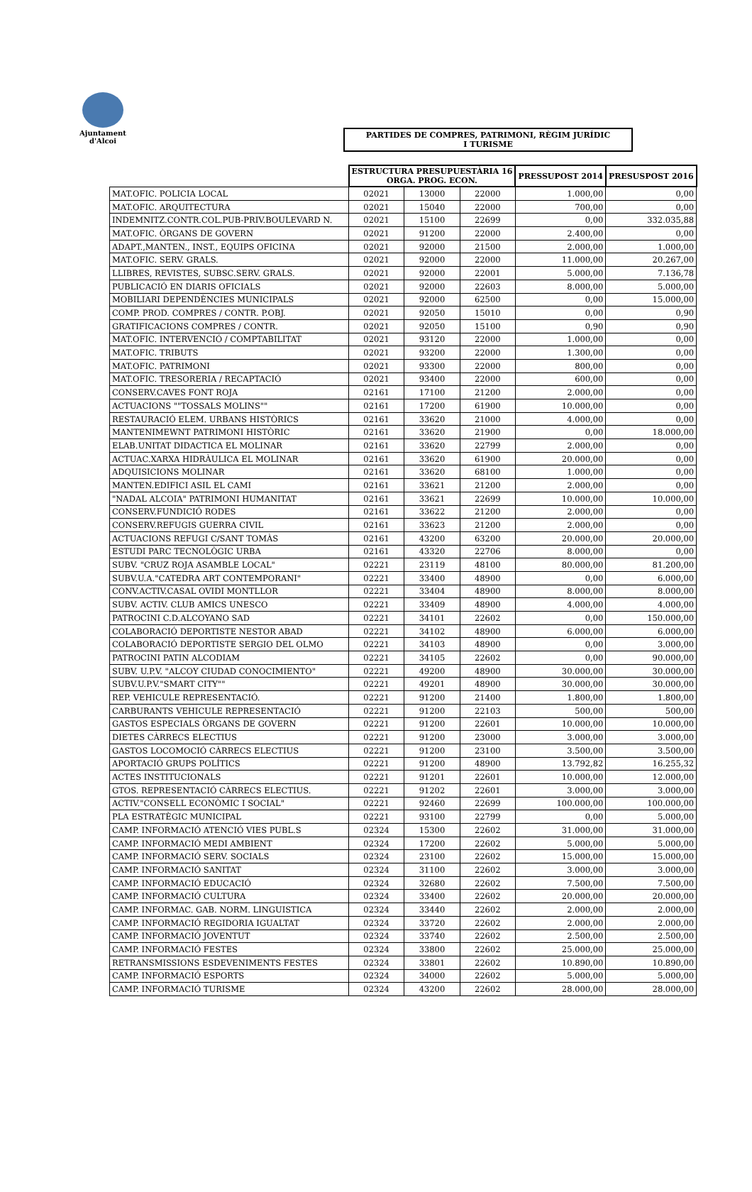Ajuntament
d'Alcoi
PARTIDES DE COMPRES, PATRIMONI, RÈGIM JURÍDIC
I TURISME
| | ESTRUCTURA PRESUPUESTÀRIA 16 ORGA. PROG. ECON. | | | PRESSUPOST 2014 | PRESUSPOST 2016 |
| MAT.OFIC. POLICIA LOCAL | 02021 | 13000 | 22000 | 1.000,00 | 0,00 |
| MAT.OFIC. ARQUITECTURA | 02021 | 15040 | 22000 | 700,00 | 0,00 |
| INDEMNITZ.CONTR.COL.PUB-PRIV.BOULEVARD N. | 02021 | 15100 | 22699 | 0,00 | 332.035,88 |
| MAT.OFIC. ÒRGANS DE GOVERN | 02021 | 91200 | 22000 | 2.400,00 | 0,00 |
| ADAPT.,MANTEN., INST., EQUIPS OFICINA | 02021 | 92000 | 21500 | 2.000,00 | 1.000,00 |
| MAT.OFIC. SERV. GRALS. | 02021 | 92000 | 22000 | 11.000,00 | 20.267,00 |
| LLIBRES, REVISTES, SUBSC.SERV. GRALS. | 02021 | 92000 | 22001 | 5.000,00 | 7.136,78 |
| PUBLICACIÓ EN DIARIS OFICIALS | 02021 | 92000 | 22603 | 8.000,00 | 5.000,00 |
| MOBILIARI DEPENDÈNCIES MUNICIPALS | 02021 | 92000 | 62500 | 0,00 | 15.000,00 |
| COMP. PROD. COMPRES / CONTR. P.OBJ. | 02021 | 92050 | 15010 | 0,00 | 0,90 |
| GRATIFICACIONS COMPRES / CONTR. | 02021 | 92050 | 15100 | 0,90 | 0,90 |
| MAT.OFIC. INTERVENCIÓ / COMPTABILITAT | 02021 | 93120 | 22000 | 1.000,00 | 0,00 |
| MAT.OFIC. TRIBUTS | 02021 | 93200 | 22000 | 1.300,00 | 0,00 |
| MAT.OFIC. PATRIMONI | 02021 | 93300 | 22000 | 800,00 | 0,00 |
| MAT.OFIC. TRESORERIA / RECAPTACIÓ | 02021 | 93400 | 22000 | 600,00 | 0,00 |
| CONSERV.CAVES FONT ROJA | 02161 | 17100 | 21200 | 2.000,00 | 0,00 |
| ACTUACIONS ""TOSSALS MOLINS"" | 02161 | 17200 | 61900 | 10.000,00 | 0,00 |
| RESTAURACIÓ ELEM. URBANS HISTÒRICS | 02161 | 33620 | 21000 | 4.000,00 | 0,00 |
| MANTENIMEWNT PATRIMONI HISTÒRIC | 02161 | 33620 | 21900 | 0,00 | 18.000,00 |
| ELAB.UNITAT DIDACTICA EL MOLINAR | 02161 | 33620 | 22799 | 2.000,00 | 0,00 |
| ACTUAC.XARXA HIDRÀULICA EL MOLINAR | 02161 | 33620 | 61900 | 20.000,00 | 0,00 |
| ADQUISICIONS MOLINAR | 02161 | 33620 | 68100 | 1.000,00 | 0,00 |
| MANTEN.EDIFICI ASIL EL CAMI | 02161 | 33621 | 21200 | 2.000,00 | 0,00 |
| "NADAL ALCOIA" PATRIMONI HUMANITAT | 02161 | 33621 | 22699 | 10.000,00 | 10.000,00 |
| CONSERV.FUNDICIÓ RODES | 02161 | 33622 | 21200 | 2.000,00 | 0,00 |
| CONSERV.REFUGIS GUERRA CIVIL | 02161 | 33623 | 21200 | 2.000,00 | 0,00 |
| ACTUACIONS REFUGI C/SANT TOMÀS | 02161 | 43200 | 63200 | 20.000,00 | 20.000,00 |
| ESTUDI PARC TECNOLÒGIC URBA | 02161 | 43320 | 22706 | 8.000,00 | 0,00 |
| SUBV. "CRUZ ROJA ASAMBLE LOCAL" | 02221 | 23119 | 48100 | 80.000,00 | 81.200,00 |
| SUBV.U.A."CATEDRA ART CONTEMPORANI" | 02221 | 33400 | 48900 | 0,00 | 6.000,00 |
| CONV.ACTIV.CASAL OVIDI MONTLLOR | 02221 | 33404 | 48900 | 8.000,00 | 8.000,00 |
| SUBV. ACTIV. CLUB AMICS UNESCO | 02221 | 33409 | 48900 | 4.000,00 | 4.000,00 |
| PATROCINI C.D.ALCOYANO SAD | 02221 | 34101 | 22602 | 0,00 | 150.000,00 |
| COLABORACIÓ DEPORTISTE NESTOR ABAD | 02221 | 34102 | 48900 | 6.000,00 | 6.000,00 |
| COLABORACIÓ DEPORTISTE SERGIO DEL OLMO | 02221 | 34103 | 48900 | 0,00 | 3.000,00 |
| PATROCINI PATIN ALCODIAM | 02221 | 34105 | 22602 | 0,00 | 90.000,00 |
| SUBV. U.P.V. "ALCOY CIUDAD CONOCIMIENTO" | 02221 | 49200 | 48900 | 30.000,00 | 30.000,00 |
| SUBV.U.P.V."SMART CITY"" | 02221 | 49201 | 48900 | 30.000,00 | 30.000,00 |
| REP. VEHICULE REPRESENTACIÓ. | 02221 | 91200 | 21400 | 1.800,00 | 1.800,00 |
| CARBURANTS VEHICULE REPRESENTACIÓ | 02221 | 91200 | 22103 | 500,00 | 500,00 |
| GASTOS ESPECIALS ÒRGANS DE GOVERN | 02221 | 91200 | 22601 | 10.000,00 | 10.000,00 |
| DIETES CÀRRECS ELECTIUS | 02221 | 91200 | 23000 | 3.000,00 | 3.000,00 |
| GASTOS LOCOMOCIÓ CÀRRECS ELECTIUS | 02221 | 91200 | 23100 | 3.500,00 | 3.500,00 |
| APORTACIÓ GRUPS POLÍTICS | 02221 | 91200 | 48900 | 13.792,82 | 16.255,32 |
| ACTES INSTITUCIONALS | 02221 | 91201 | 22601 | 10.000,00 | 12.000,00 |
| GTOS. REPRESENTACIÓ CÀRRECS ELECTIUS. | 02221 | 91202 | 22601 | 3.000,00 | 3.000,00 |
| ACTIV."CONSELL ECONÒMIC I SOCIAL" | 02221 | 92460 | 22699 | 100.000,00 | 100.000,00 |
| PLA ESTRATÈGIC MUNICIPAL | 02221 | 93100 | 22799 | 0,00 | 5.000,00 |
| CAMP. INFORMACIÓ ATENCIÓ VIES PUBL.S | 02324 | 15300 | 22602 | 31.000,00 | 31.000,00 |
| CAMP. INFORMACIÓ MEDI AMBIENT | 02324 | 17200 | 22602 | 5.000,00 | 5.000,00 |
| CAMP. INFORMACIÓ SERV. SOCIALS | 02324 | 23100 | 22602 | 15.000,00 | 15.000,00 |
| CAMP. INFORMACIÓ SANITAT | 02324 | 31100 | 22602 | 3.000,00 | 3.000,00 |
| CAMP. INFORMACIÓ EDUCACIÓ | 02324 | 32680 | 22602 | 7.500,00 | 7.500,00 |
| CAMP. INFORMACIÓ CULTURA | 02324 | 33400 | 22602 | 20.000,00 | 20.000,00 |
| CAMP. INFORMAC. GAB. NORM. LINGUISTICA | 02324 | 33440 | 22602 | 2.000,00 | 2.000,00 |
| CAMP. INFORMACIÓ REGIDORIA IGUALTAT | 02324 | 33720 | 22602 | 2.000,00 | 2.000,00 |
| CAMP. INFORMACIÓ JOVENTUT | 02324 | 33740 | 22602 | 2.500,00 | 2.500,00 |
| CAMP. INFORMACIÓ FESTES | 02324 | 33800 | 22602 | 25.000,00 | 25.000,00 |
| RETRANSMISSIONS ESDEVENIMENTS FESTES | 02324 | 33801 | 22602 | 10.890,00 | 10.890,00 |
| CAMP. INFORMACIÓ ESPORTS | 02324 | 34000 | 22602 | 5.000,00 | 5.000,00 |
| CAMP. INFORMACIÓ TURISME | 02324 | 43200 | 22602 | 28.000,00 | 28.000,00 |